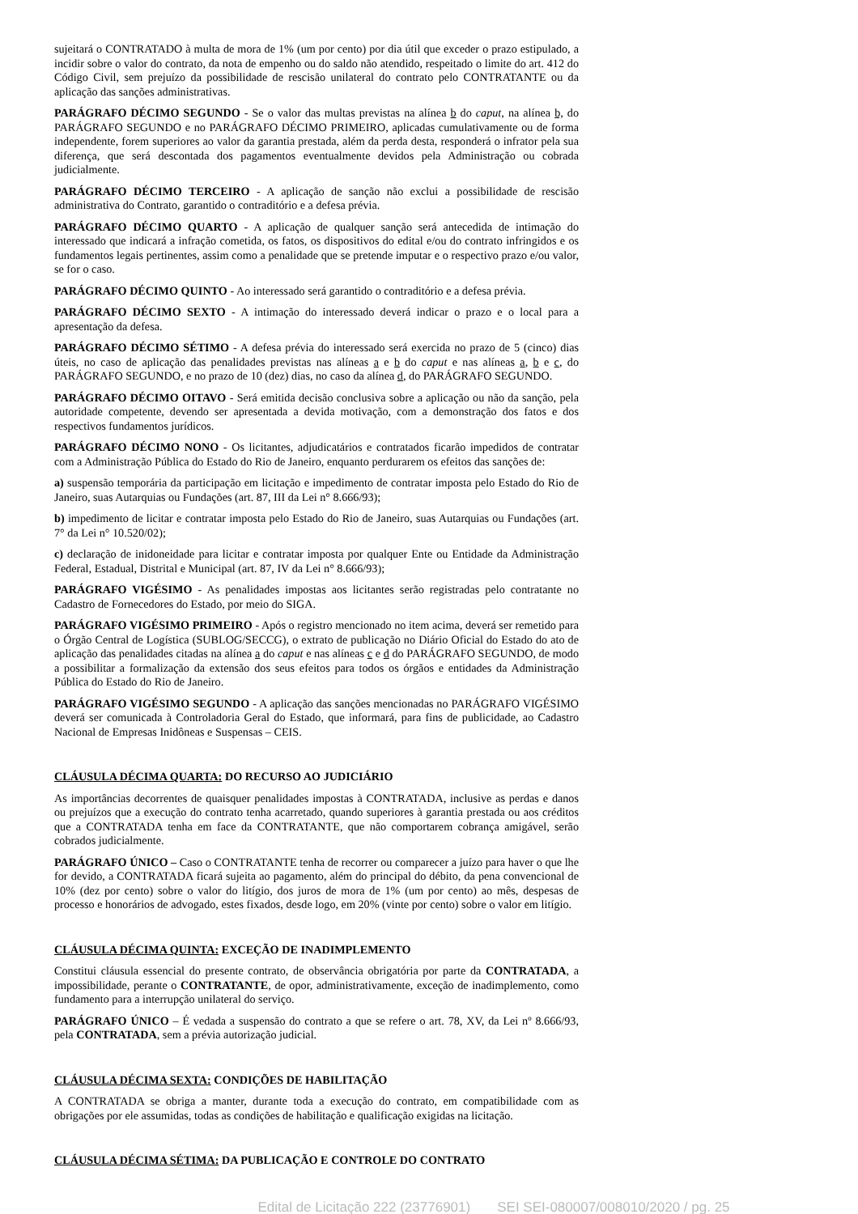sujeitará o CONTRATADO à multa de mora de 1% (um por cento) por dia útil que exceder o prazo estipulado, a incidir sobre o valor do contrato, da nota de empenho ou do saldo não atendido, respeitado o limite do art. 412 do Código Civil, sem prejuízo da possibilidade de rescisão unilateral do contrato pelo CONTRATANTE ou da aplicação das sanções administrativas.
PARÁGRAFO DÉCIMO SEGUNDO - Se o valor das multas previstas na alínea b do caput, na alínea b, do PARÁGRAFO SEGUNDO e no PARÁGRAFO DÉCIMO PRIMEIRO, aplicadas cumulativamente ou de forma independente, forem superiores ao valor da garantia prestada, além da perda desta, responderá o infrator pela sua diferença, que será descontada dos pagamentos eventualmente devidos pela Administração ou cobrada judicialmente.
PARÁGRAFO DÉCIMO TERCEIRO - A aplicação de sanção não exclui a possibilidade de rescisão administrativa do Contrato, garantido o contraditório e a defesa prévia.
PARÁGRAFO DÉCIMO QUARTO - A aplicação de qualquer sanção será antecedida de intimação do interessado que indicará a infração cometida, os fatos, os dispositivos do edital e/ou do contrato infringidos e os fundamentos legais pertinentes, assim como a penalidade que se pretende imputar e o respectivo prazo e/ou valor, se for o caso.
PARÁGRAFO DÉCIMO QUINTO - Ao interessado será garantido o contraditório e a defesa prévia.
PARÁGRAFO DÉCIMO SEXTO - A intimação do interessado deverá indicar o prazo e o local para a apresentação da defesa.
PARÁGRAFO DÉCIMO SÉTIMO - A defesa prévia do interessado será exercida no prazo de 5 (cinco) dias úteis, no caso de aplicação das penalidades previstas nas alíneas a e b do caput e nas alíneas a, b e c, do PARÁGRAFO SEGUNDO, e no prazo de 10 (dez) dias, no caso da alínea d, do PARÁGRAFO SEGUNDO.
PARÁGRAFO DÉCIMO OITAVO - Será emitida decisão conclusiva sobre a aplicação ou não da sanção, pela autoridade competente, devendo ser apresentada a devida motivação, com a demonstração dos fatos e dos respectivos fundamentos jurídicos.
PARÁGRAFO DÉCIMO NONO - Os licitantes, adjudicatários e contratados ficarão impedidos de contratar com a Administração Pública do Estado do Rio de Janeiro, enquanto perdurarem os efeitos das sanções de:
a) suspensão temporária da participação em licitação e impedimento de contratar imposta pelo Estado do Rio de Janeiro, suas Autarquias ou Fundações (art. 87, III da Lei n° 8.666/93);
b) impedimento de licitar e contratar imposta pelo Estado do Rio de Janeiro, suas Autarquias ou Fundações (art. 7° da Lei n° 10.520/02);
c) declaração de inidoneidade para licitar e contratar imposta por qualquer Ente ou Entidade da Administração Federal, Estadual, Distrital e Municipal (art. 87, IV da Lei n° 8.666/93);
PARÁGRAFO VIGÉSIMO - As penalidades impostas aos licitantes serão registradas pelo contratante no Cadastro de Fornecedores do Estado, por meio do SIGA.
PARÁGRAFO VIGÉSIMO PRIMEIRO - Após o registro mencionado no item acima, deverá ser remetido para o Órgão Central de Logística (SUBLOG/SECCG), o extrato de publicação no Diário Oficial do Estado do ato de aplicação das penalidades citadas na alínea a do caput e nas alíneas c e d do PARÁGRAFO SEGUNDO, de modo a possibilitar a formalização da extensão dos seus efeitos para todos os órgãos e entidades da Administração Pública do Estado do Rio de Janeiro.
PARÁGRAFO VIGÉSIMO SEGUNDO - A aplicação das sanções mencionadas no PARÁGRAFO VIGÉSIMO deverá ser comunicada à Controladoria Geral do Estado, que informará, para fins de publicidade, ao Cadastro Nacional de Empresas Inidôneas e Suspensas – CEIS.
CLÁUSULA DÉCIMA QUARTA: DO RECURSO AO JUDICIÁRIO
As importâncias decorrentes de quaisquer penalidades impostas à CONTRATADA, inclusive as perdas e danos ou prejuízos que a execução do contrato tenha acarretado, quando superiores à garantia prestada ou aos créditos que a CONTRATADA tenha em face da CONTRATANTE, que não comportarem cobrança amigável, serão cobrados judicialmente.
PARÁGRAFO ÚNICO – Caso o CONTRATANTE tenha de recorrer ou comparecer a juízo para haver o que lhe for devido, a CONTRATADA ficará sujeita ao pagamento, além do principal do débito, da pena convencional de 10% (dez por cento) sobre o valor do litígio, dos juros de mora de 1% (um por cento) ao mês, despesas de processo e honorários de advogado, estes fixados, desde logo, em 20% (vinte por cento) sobre o valor em litígio.
CLÁUSULA DÉCIMA QUINTA: EXCEÇÃO DE INADIMPLEMENTO
Constitui cláusula essencial do presente contrato, de observância obrigatória por parte da CONTRATADA, a impossibilidade, perante o CONTRATANTE, de opor, administrativamente, exceção de inadimplemento, como fundamento para a interrupção unilateral do serviço.
PARÁGRAFO ÚNICO – É vedada a suspensão do contrato a que se refere o art. 78, XV, da Lei nº 8.666/93, pela CONTRATADA, sem a prévia autorização judicial.
CLÁUSULA DÉCIMA SEXTA: CONDIÇÕES DE HABILITAÇÃO
A CONTRATADA se obriga a manter, durante toda a execução do contrato, em compatibilidade com as obrigações por ele assumidas, todas as condições de habilitação e qualificação exigidas na licitação.
CLÁUSULA DÉCIMA SÉTIMA: DA PUBLICAÇÃO E CONTROLE DO CONTRATO
Edital de Licitação 222 (23776901) SEI SEI-080007/008010/2020 / pg. 25